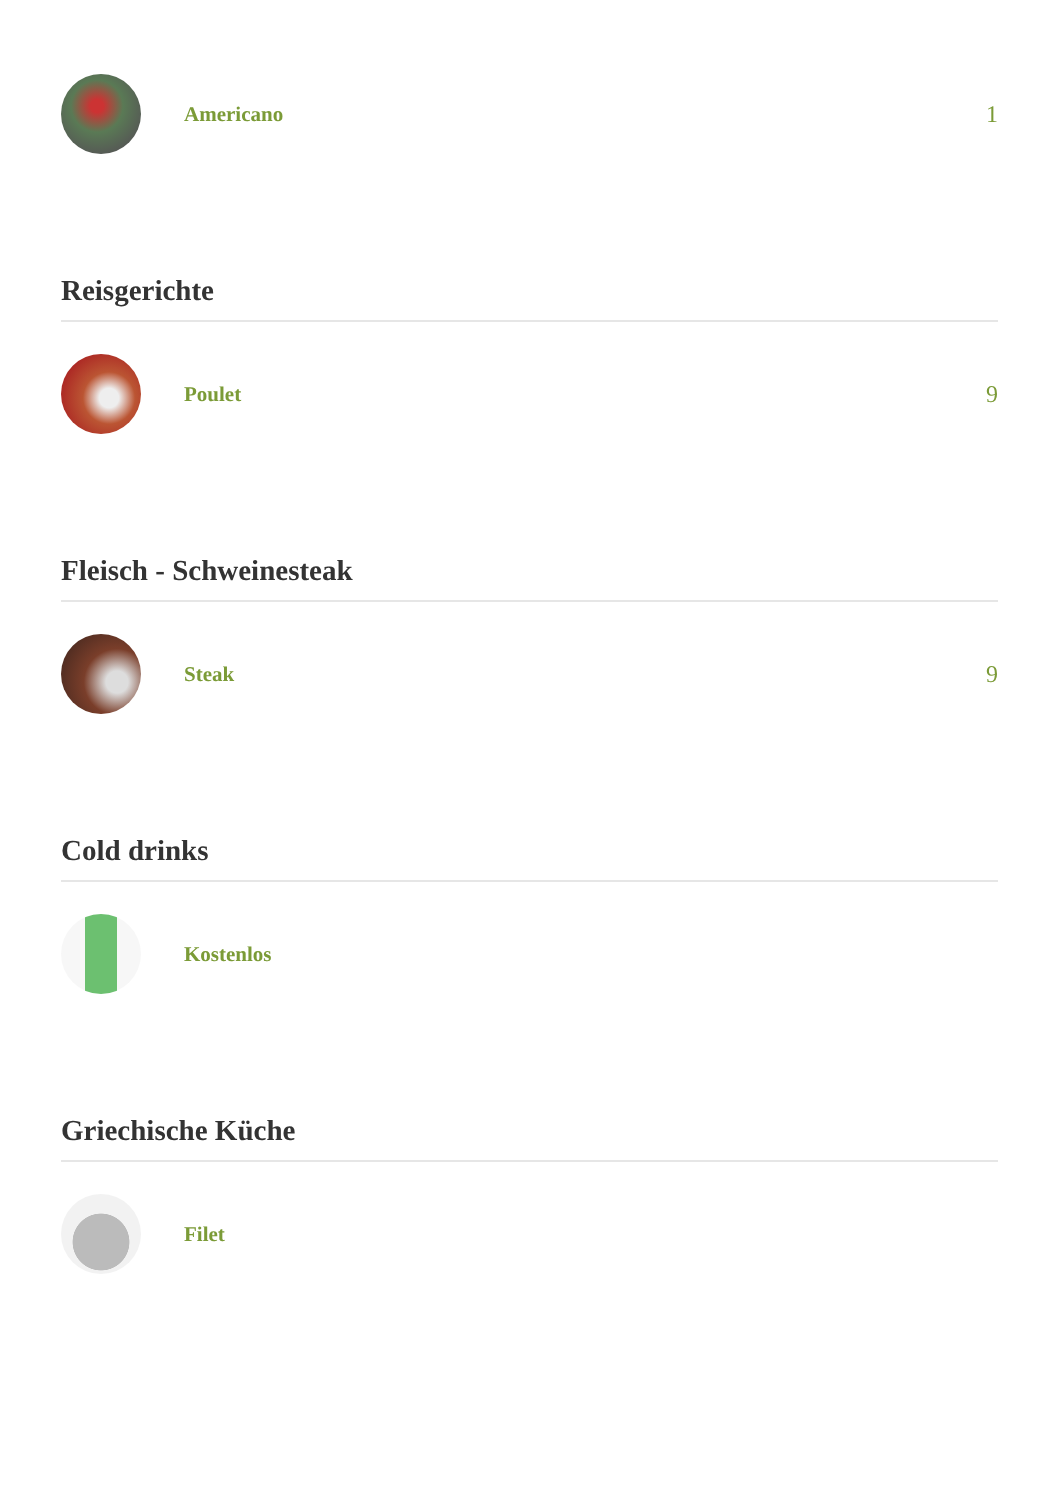Americano 1
Reisgerichte
Poulet 9
Fleisch - Schweinesteak
Steak 9
Cold drinks
Kostenlos
Griechische Küche
Filet